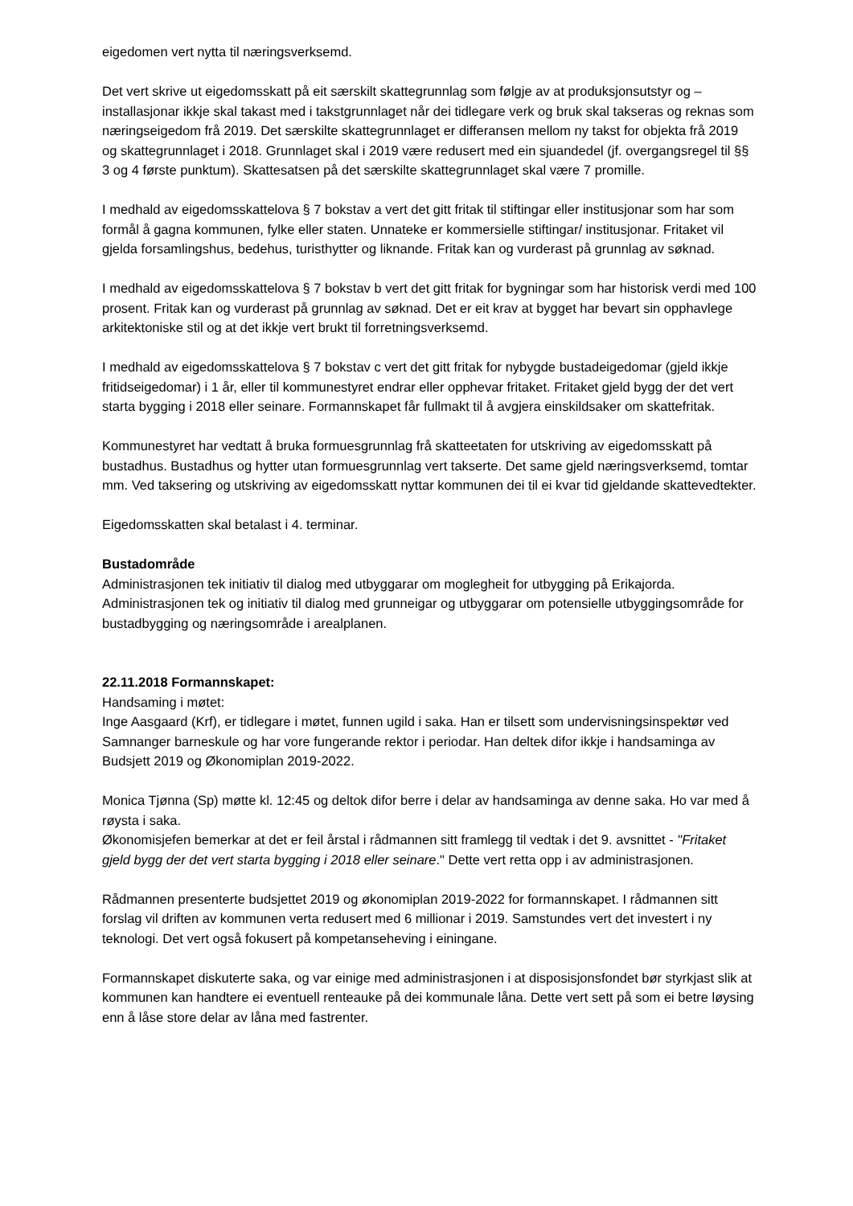eigedomen vert nytta til næringsverksemd.
Det vert skrive ut eigedomsskatt på eit særskilt skattegrunnlag som følgje av at produksjonsutstyr og –installasjonar ikkje skal takast med i takstgrunnlaget når dei tidlegare verk og bruk skal takseras og reknas som næringseigedom frå 2019. Det særskilte skattegrunnlaget er differansen mellom ny takst for objekta frå 2019 og skattegrunnlaget i 2018. Grunnlaget skal i 2019 være redusert med ein sjuandedel (jf. overgangsregel til §§ 3 og 4 første punktum). Skattesatsen på det særskilte skattegrunnlaget skal være 7 promille.
I medhald av eigedomsskattelova § 7 bokstav a vert det gitt fritak til stiftingar eller institusjonar som har som formål å gagna kommunen, fylke eller staten. Unnateke er kommersielle stiftingar/ institusjonar. Fritaket vil gjelda forsamlingshus, bedehus, turisthytter og liknande. Fritak kan og vurderast på grunnlag av søknad.
I medhald av eigedomsskattelova § 7 bokstav b vert det gitt fritak for bygningar som har historisk verdi med 100 prosent. Fritak kan og vurderast på grunnlag av søknad. Det er eit krav at bygget har bevart sin opphavlege arkitektoniske stil og at det ikkje vert brukt til forretningsverksemd.
I medhald av eigedomsskattelova § 7 bokstav c vert det gitt fritak for nybygde bustadeigedomar (gjeld ikkje fritidseigedomar) i 1 år, eller til kommunestyret endrar eller opphevar fritaket. Fritaket gjeld bygg der det vert starta bygging i 2018 eller seinare. Formannskapet får fullmakt til å avgjera einskildsaker om skattefritak.
Kommunestyret har vedtatt å bruka formuesgrunnlag frå skatteetaten for utskriving av eigedomsskatt på bustadhus. Bustadhus og hytter utan formuesgrunnlag vert takserte. Det same gjeld næringsverksemd, tomtar mm. Ved taksering og utskriving av eigedomsskatt nyttar kommunen dei til ei kvar tid gjeldande skattevedtekter.
Eigedomsskatten skal betalast i 4. terminar.
Bustadområde
Administrasjonen tek initiativ til dialog med utbyggarar om moglegheit for utbygging på Erikajorda. Administrasjonen tek og initiativ til dialog med grunneigar og utbyggarar om potensielle utbyggingsområde for bustadbygging og næringsområde i arealplanen.
22.11.2018 Formannskapet:
Handsaming i møtet:
Inge Aasgaard (Krf), er tidlegare i møtet, funnen ugild i saka. Han er tilsett som undervisningsinspektør ved Samnanger barneskule og har vore fungerande rektor i periodar. Han deltek difor ikkje i handsaminga av Budsjett 2019 og Økonomiplan 2019-2022.
Monica Tjønna (Sp) møtte kl. 12:45 og deltok difor berre i delar av handsaminga av denne saka. Ho var med å røysta i saka.
Økonomisjefen bemerkar at det er feil årstal i rådmannen sitt framlegg til vedtak i det 9. avsnittet - "Fritaket gjeld bygg der det vert starta bygging i 2018 eller seinare." Dette vert retta opp i av administrasjonen.
Rådmannen presenterte budsjettet 2019 og økonomiplan 2019-2022 for formannskapet. I rådmannen sitt forslag vil driften av kommunen verta redusert med 6 millionar i 2019. Samstundes vert det investert i ny teknologi. Det vert også fokusert på kompetanseheving i einingane.
Formannskapet diskuterte saka, og var einige med administrasjonen i at disposisjonsfondet bør styrkjast slik at kommunen kan handtere ei eventuell renteauke på dei kommunale låna. Dette vert sett på som ei betre løysing enn å låse store delar av låna med fastrenter.